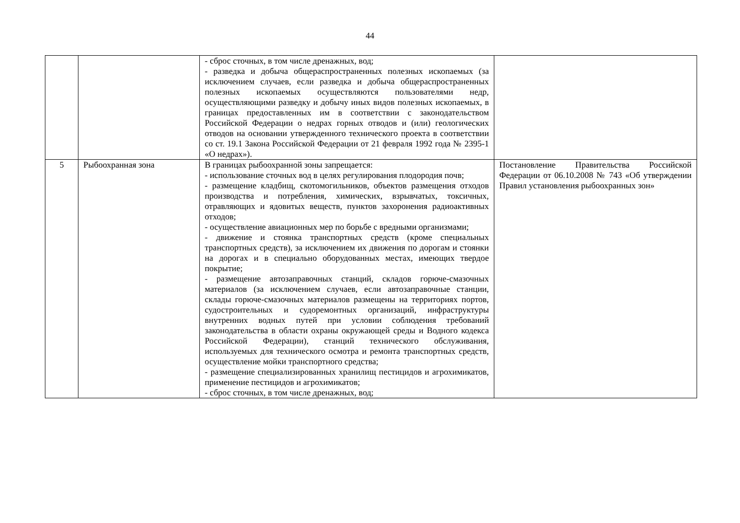44
| | | - сброс сточных, в том числе дренажных, вод; - разведка и добыча общераспространенных полезных ископаемых (за исключением случаев, если разведка и добыча общераспространенных полезных ископаемых осуществляются пользователями недр, осуществляющими разведку и добычу иных видов полезных ископаемых, в границах предоставленных им в соответствии с законодательством Российской Федерации о недрах горных отводов и (или) геологических отводов на основании утвержденного технического проекта в соответствии со ст. 19.1 Закона Российской Федерации от 21 февраля 1992 года № 2395-1 «О недрах»). | |
| 5 | Рыбоохранная зона | В границах рыбоохранной зоны запрещается: - использование сточных вод в целях регулирования плодородия почв; - размещение кладбищ, скотомогильников, объектов размещения отходов производства и потребления, химических, взрывчатых, токсичных, отравляющих и ядовитых веществ, пунктов захоронения радиоактивных отходов; - осуществление авиационных мер по борьбе с вредными организмами; - движение и стоянка транспортных средств (кроме специальных транспортных средств), за исключением их движения по дорогам и стоянки на дорогах и в специально оборудованных местах, имеющих твердое покрытие; - размещение автозаправочных станций, складов горюче-смазочных материалов (за исключением случаев, если автозаправочные станции, склады горюче-смазочных материалов размещены на территориях портов, судостроительных и судоремонтных организаций, инфраструктуры внутренних водных путей при условии соблюдения требований законодательства в области охраны окружающей среды и Водного кодекса Российской Федерации), станций технического обслуживания, используемых для технического осмотра и ремонта транспортных средств, осуществление мойки транспортного средства; - размещение специализированных хранилищ пестицидов и агрохимикатов, применение пестицидов и агрохимикатов; - сброс сточных, в том числе дренажных, вод; | Постановление Правительства Российской Федерации от 06.10.2008 № 743 «Об утверждении Правил установления рыбоохранных зон» |